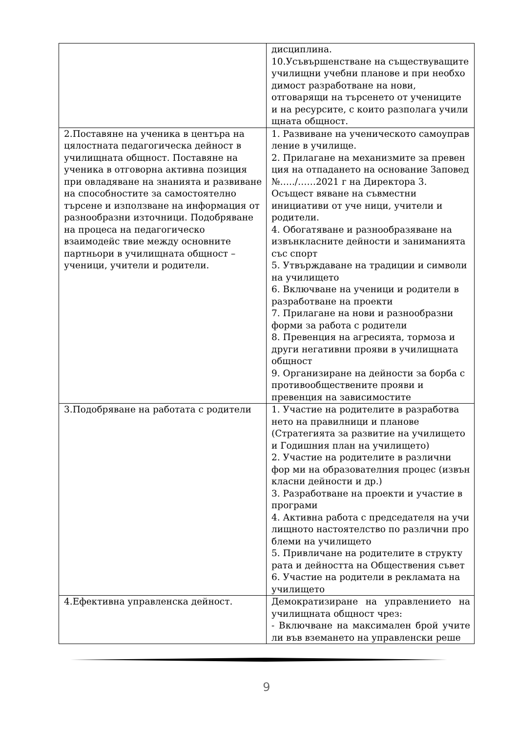| | дисциплина. 10.Усъвършенстване на съществуващите училищни учебни планове и при необхо димост разработване на нови, отговарящи на търсенето от учениците и на ресурсите, с които разполага учили щната общност. |
| 2.Поставяне на ученика в центъра на цялостната педагогическа дейност в училищната общност. Поставяне на ученика в отговорна активна позиция при овладяване на знанията и развиване на способностите за самостоятелно търсене и използване на информация от разнообразни източници. Подобряване на процеса на педагогическо взаимодейс твие между основните партньори в училищната общност – ученици, учители и родители. | 1. Развиване на ученическото самоуправ ление в училище. 2. Прилагане на механизмите за превен ция на отпадането на основание Заповед №…../……2021 г на Директора 3. Осъщест вяване на съвместни инициативи от уче ници, учители и родители. 4. Обогатяване и разнообразяване на извънкласните дейности и заниманията със спорт 5. Утвърждаване на традиции и символи на училището 6. Включване на ученици и родители в разработване на проекти 7. Прилагане на нови и разнообразни форми за работа с родители 8. Превенция на агресията, тормоза и други негативни прояви в училищната общност 9. Организиране на дейности за борба с противообществените прояви и превенция на зависимостите |
| 3.Подобряване на работата с родители | 1. Участие на родителите в разработва нето на правилници и планове (Стратегията за развитие на училището и Годишния план на училището) 2. Участие на родителите в различни фор ми на образователния процес (извън класни дейности и др.) 3. Разработване на проекти и участие в програми 4. Активна работа с председателя на учи лищното настоятелство по различни про блеми на училището 5. Привличане на родителите в структу рата и дейността на Обществения съвет 6. Участие на родители в рекламата на училището |
| 4.Ефективна управленска дейност. | Демократизиране на управлението на училищната общност чрез: - Включване на максимален брой учите ли във вземането на управленски реше |
9